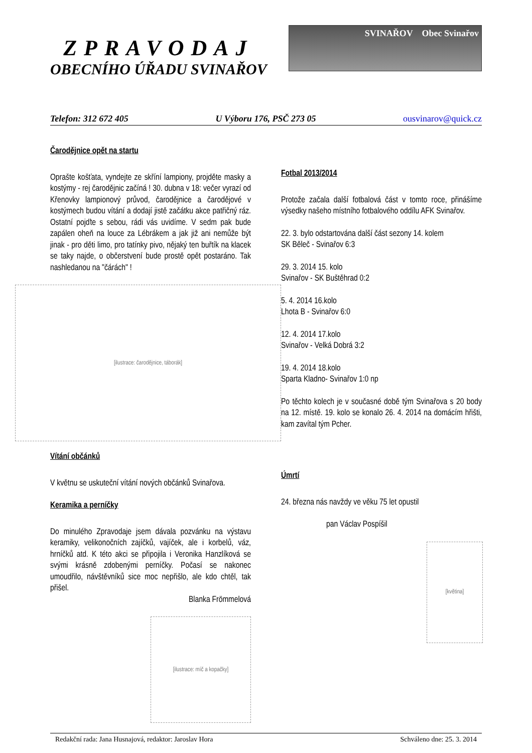ZPRAVODAJ
OBECNÍHO ÚŘADU SVINAŘOV
SVINAŘOV Obec Svinařov
Telefon: 312 672 405 U Výboru 176, PSČ 273 05 ousvinarov@quick.cz
Čarodějnice opět na startu
Oprašte košťata, vyndejte ze skříní lampiony, projděte masky a kostýmy - rej čarodějnic začíná ! 30. dubna v 18: večer vyrazí od Křenovky lampionový průvod, čarodějnice a čarodějové v kostýmech budou vítání a dodají jistě začátku akce patřičný ráz. Ostatní pojďte s sebou, rádi vás uvidíme. V sedm pak bude zapálen oheň na louce za Lébrákem a jak již ani nemůže být jinak - pro děti limo, pro tatínky pivo, nějaký ten buřtík na klacek se taky najde, o občerstvení bude prostě opět postaráno. Tak nashledanou na "čárách" !
[ilustrace: čarodějnice, táborák]
Vítání občánků
V květnu se uskuteční vítání nových občánků Svinařova.
Keramika a perníčky
Do minulého Zpravodaje jsem dávala pozvánku na výstavu keramiky, velikonočních zajíčků, vajíček, ale i korbelů, váz, hrníčků atd. K této akci se připojila i Veronika Hanzlíková se svými krásně zdobenými perníčky. Počasí se nakonec umoudřilo, návštěvníků sice moc nepřišlo, ale kdo chtěl, tak přišel.
Blanka Frömmelová
[ilustrace: míč a kopačky]
Fotbal 2013/2014
Protože začala další fotbalová část v tomto roce, přinášíme výsedky našeho místního fotbalového oddílu AFK Svinařov.
22. 3. bylo odstartována další část sezony 14. kolem
SK Běleč - Svinařov 6:3
29. 3. 2014 15. kolo
Svinařov - SK Buštěhrad 0:2
5. 4. 2014 16.kolo
Lhota B - Svinařov 6:0
12. 4. 2014 17.kolo
Svinařov - Velká Dobrá 3:2
19. 4. 2014 18.kolo
Sparta Kladno- Svinařov 1:0 np
Po těchto kolech je v současné době tým Svinařova s 20 body na 12. místě. 19. kolo se konalo 26. 4. 2014 na domácím hřišti, kam zavítal tým Pcher.
Úmrtí
24. března nás navždy ve věku 75 let opustil
pan Václav Pospíšil
[květina]
Redakční rada: Jana Husnajová, redaktor: Jaroslav Hora Schváleno dne: 25. 3. 2014